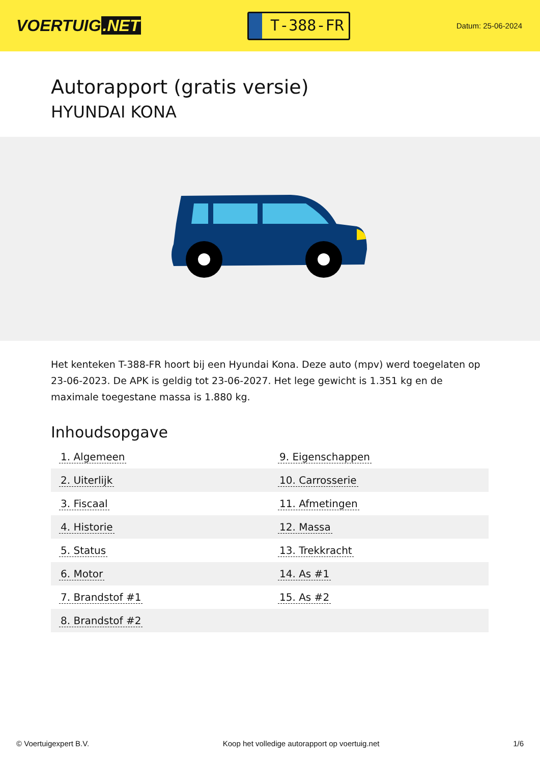VOERTUIG.NET
T-388-FR
Datum: 25-06-2024
Autorapport (gratis versie)
HYUNDAI KONA
Het kenteken T-388-FR hoort bij een Hyundai Kona. Deze auto (mpv) werd toegelaten op 23-06-2023. De APK is geldig tot 23-06-2027. Het lege gewicht is 1.351 kg en de maximale toegestane massa is 1.880 kg.
Inhoudsopgave
| 1. Algemeen | 9. Eigenschappen |
| 2. Uiterlijk | 10. Carrosserie |
| 3. Fiscaal | 11. Afmetingen |
| 4. Historie | 12. Massa |
| 5. Status | 13. Trekkracht |
| 6. Motor | 14. As #1 |
| 7. Brandstof #1 | 15. As #2 |
| 8. Brandstof #2 | |
© Voertuigexpert B.V. Koop het volledige autorapport op voertuig.net 1/6